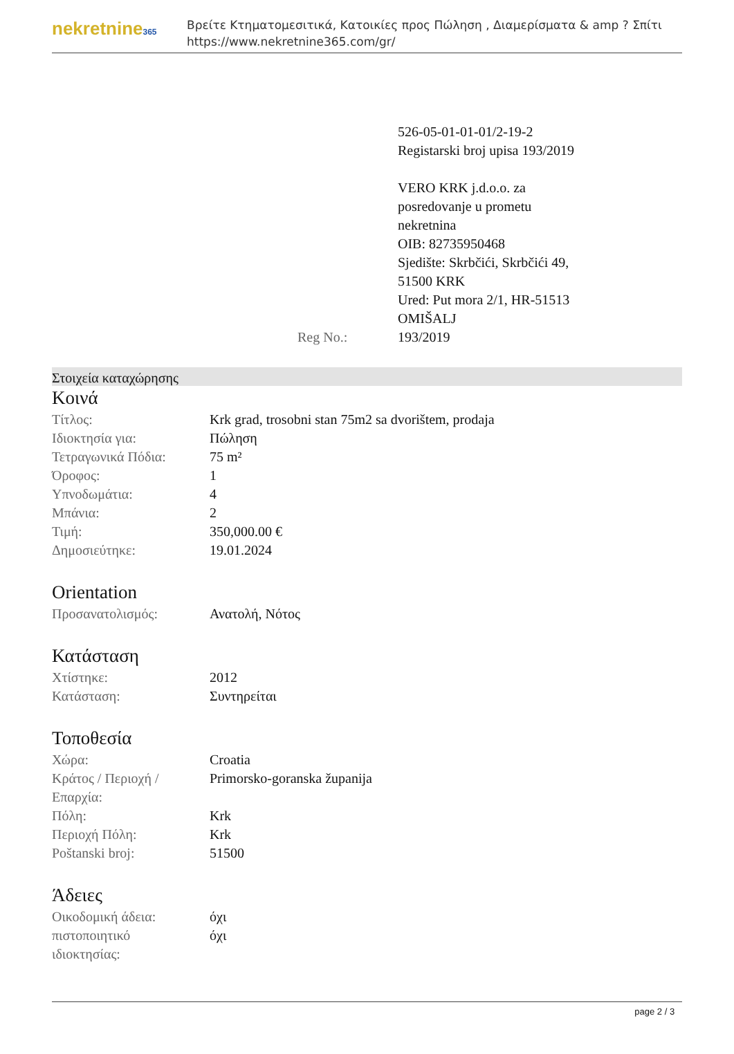nekretnine365
Βρείτε Κτηματομεσιτικά, Κατοικίες προς Πώληση , Διαμερίσματα & amp ? Σπίτι
https://www.nekretnine365.com/gr/
Reg No.:
526-05-01-01-01/2-19-2
Registarski broj upisa 193/2019
VERO KRK j.d.o.o. za
posredovanje u prometu
nekretnina
OIB: 82735950468
Sjedište: Skrbčići, Skrbčići 49,
51500 KRK
Ured: Put mora 2/1, HR-51513
OMIŠALJ
193/2019
Στοιχεία καταχώρησης
Κοινά
| Τίτλος: | Krk grad, trosobni stan 75m2 sa dvorištem, prodaja |
| Ιδιοκτησία για: | Πώληση |
| Τετραγωνικά Πόδια: | 75 m² |
| Όροφος: | 1 |
| Υπνοδωμάτια: | 4 |
| Μπάνια: | 2 |
| Τιμή: | 350,000.00 € |
| Δημοσιεύτηκε: | 19.01.2024 |
Orientation
| Προσανατολισμός: | Ανατολή, Νότος |
Κατάσταση
| Χτίστηκε: | 2012 |
| Κατάσταση: | Συντηρείται |
Τοποθεσία
| Χώρα: | Croatia |
| Κράτος / Περιοχή / Επαρχία: | Primorsko-goranska županija |
| Πόλη: | Krk |
| Περιοχή Πόλη: | Krk |
| Poštanski broj: | 51500 |
Άδειες
| Οικοδομική άδεια: | όχι |
| πιστοποιητικό ιδιοκτησίας: | όχι |
page 2 / 3